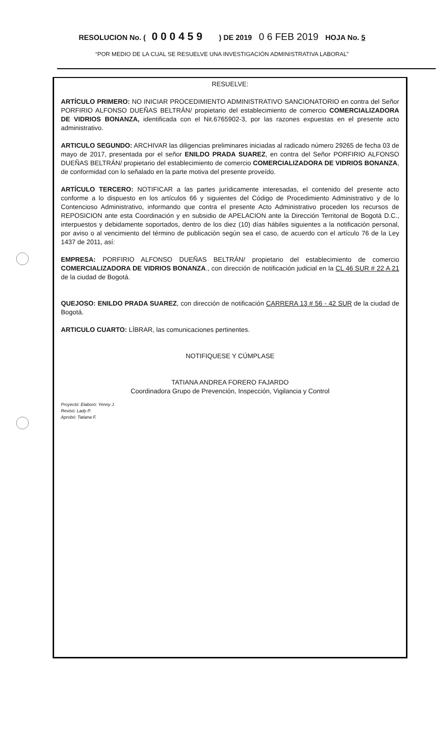RESOLUCION No. ( 0 0 0 4 5 9 ) DE 2019 0 6 FEB 2019 HOJA No. 5
“POR MEDIO DE LA CUAL SE RESUELVE UNA INVESTIGACIÓN ADMINISTRATIVA LABORAL”
RESUELVE:
ARTÍCULO PRIMERO: NO INICIAR PROCEDIMIENTO ADMINISTRATIVO SANCIONATORIO en contra del Señor PORFIRIO ALFONSO DUEÑAS BELTRÁN/ propietario del establecimiento de comercio COMERCIALIZADORA DE VIDRIOS BONANZA, identificada con el Nit.6765902-3, por las razones expuestas en el presente acto administrativo.
ARTICULO SEGUNDO: ARCHIVAR las diligencias preliminares iniciadas al radicado número 29265 de fecha 03 de mayo de 2017, presentada por el señor ENILDO PRADA SUAREZ, en contra del Señor PORFIRIO ALFONSO DUEÑAS BELTRÁN/ propietario del establecimiento de comercio COMERCIALIZADORA DE VIDRIOS BONANZA, de conformidad con lo señalado en la parte motiva del presente proveído.
ARTÍCULO TERCERO: NOTIFICAR a las partes jurídicamente interesadas, el contenido del presente acto conforme a lo dispuesto en los artículos 66 y siguientes del Código de Procedimiento Administrativo y de lo Contencioso Administrativo, informando que contra el presente Acto Administrativo proceden los recursos de REPOSICION ante esta Coordinación y en subsidio de APELACION ante la Dirección Territorial de Bogotá D.C., interpuestos y debidamente soportados, dentro de los diez (10) días hábiles siguientes a la notificación personal, por aviso o al vencimiento del término de publicación según sea el caso, de acuerdo con el artículo 76 de la Ley 1437 de 2011, así:
EMPRESA: PORFIRIO ALFONSO DUEÑAS BELTRÁN/ propietario del establecimiento de comercio COMERCIALIZADORA DE VIDRIOS BONANZA., con dirección de notificación judicial en la CL 46 SUR # 22 A 21 de la ciudad de Bogotá.
QUEJOSO: ENILDO PRADA SUAREZ, con dirección de notificación CARRERA 13 # 56 - 42 SUR de la ciudad de Bogotá.
ARTICULO CUARTO: LÍBRAR, las comunicaciones pertinentes.
NOTIFIQUESE Y CÚMPLASE
TATIANA ANDREA FORERO FAJARDO
Coordinadora Grupo de Prevención, Inspección, Vigilancia y Control
Proyectó: Elaboró: Yenny J.
Revisó: Lady P.
Aprobó: Tatiana F.